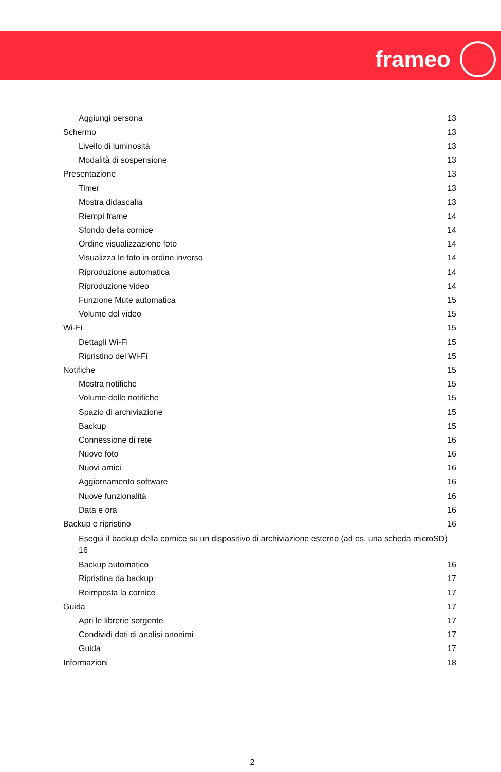frameo
Aggiungi persona 13
Schermo 13
Livello di luminosità 13
Modalità di sospensione 13
Presentazione 13
Timer 13
Mostra didascalia 13
Riempi frame 14
Sfondo della cornice 14
Ordine visualizzazione foto 14
Visualizza le foto in ordine inverso 14
Riproduzione automatica 14
Riproduzione video 14
Funzione Mute automatica 15
Volume del video 15
Wi-Fi 15
Dettagli Wi-Fi 15
Ripristino del Wi-Fi 15
Notifiche 15
Mostra notifiche 15
Volume delle notifiche 15
Spazio di archiviazione 15
Backup 15
Connessione di rete 16
Nuove foto 16
Nuovi amici 16
Aggiornamento software 16
Nuove funzionalità 16
Data e ora 16
Backup e ripristino 16
Esegui il backup della cornice su un dispositivo di archiviazione esterno (ad es. una scheda microSD) 16
Backup automatico 16
Ripristina da backup 17
Reimposta la cornice 17
Guida 17
Apri le librerie sorgente 17
Condividi dati di analisi anonimi 17
Guida 17
Informazioni 18
2